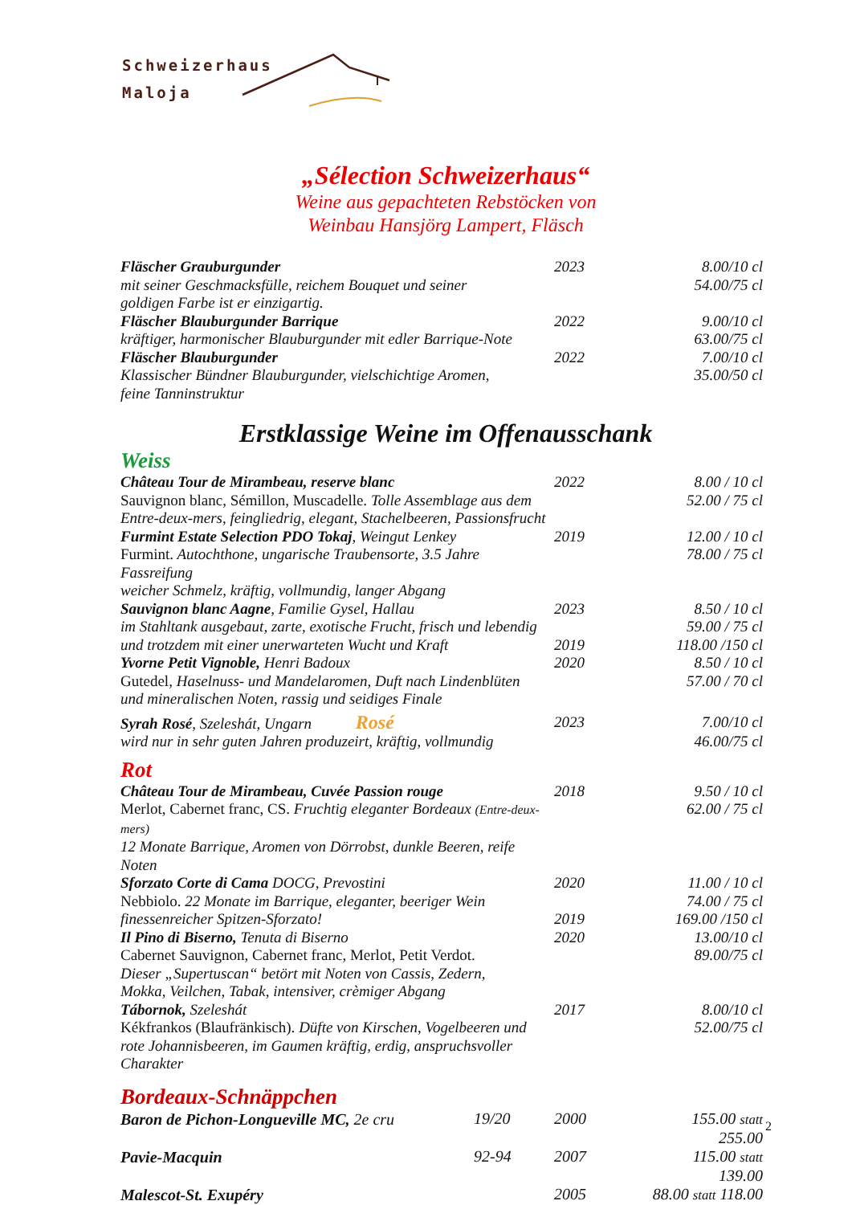Schweizerhaus
Maloja
„Sélection Schweizerhaus“
Weine aus gepachteten Rebstöcken von
Weinbau Hansjörg Lampert, Fläsch
| Fläscher Grauburgunder | 2023 | 8.00/10 cl |
| mit seiner Geschmacksfülle, reichem Bouquet und seiner goldigen Farbe ist er einzigartig. | | 54.00/75 cl |
| Fläscher Blauburgunder Barrique | 2022 | 9.00/10 cl |
| kräftiger, harmonischer Blauburgunder mit edler Barrique-Note | | 63.00/75 cl |
| Fläscher Blauburgunder | 2022 | 7.00/10 cl |
| Klassischer Bündner Blauburgunder, vielschichtige Aromen, feine Tanninstruktur | | 35.00/50 cl |
Erstklassige Weine im Offenausschank
Weiss
| Château Tour de Mirambeau, reserve blanc | 2022 | 8.00 / 10 cl |
| Sauvignon blanc, Sémillon, Muscadelle. Tolle Assemblage aus dem Entre-deux-mers, feingliedrig, elegant, Stachelbeeren, Passionsfrucht | | 52.00 / 75 cl |
| Furmint Estate Selection PDO Tokaj , Weingut Lenkey | 2019 | 12.00 / 10 cl |
| Furmint. Autochthone, ungarische Traubensorte, 3.5 Jahre Fassreifung weicher Schmelz, kräftig, vollmundig, langer Abgang | | 78.00 / 75 cl |
| Sauvignon blanc Aagne , Familie Gysel, Hallau | 2023 | 8.50 / 10 cl |
| im Stahltank ausgebaut, zarte, exotische Frucht, frisch und lebendig | | 59.00 / 75 cl |
| und trotzdem mit einer unerwarteten Wucht und Kraft | 2019 | 118.00 /150 cl |
| Yvorne Petit Vignoble, Henri Badoux | 2020 | 8.50 / 10 cl |
| Gutedel , Haselnuss- und Mandelaromen, Duft nach Lindenblüten und mineralischen Noten, rassig und seidiges Finale | | 57.00 / 70 cl |
| Syrah Rosé , Szeleshát, Ungarn Rosé | 2023 | 7.00/10 cl |
| wird nur in sehr guten Jahren produzeirt, kräftig, vollmundig | | 46.00/75 cl |
Rot
| Château Tour de Mirambeau, Cuvée Passion rouge | 2018 | 9.50 / 10 cl |
| Merlot, Cabernet franc, CS. Fruchtig eleganter Bordeaux (Entre-deux-mers) 12 Monate Barrique, Aromen von Dörrobst, dunkle Beeren, reife Noten | | 62.00 / 75 cl |
| Sforzato Corte di Cama DOCG, Prevostini | 2020 | 11.00 / 10 cl |
| Nebbiolo. 22 Monate im Barrique, eleganter, beeriger Wein | | 74.00 / 75 cl |
| finessenreicher Spitzen-Sforzato! | 2019 | 169.00 /150 cl |
| Il Pino di Biserno, Tenuta di Biserno | 2020 | 13.00/10 cl |
| Cabernet Sauvignon, Cabernet franc, Merlot, Petit Verdot. Dieser „Supertuscan“ betört mit Noten von Cassis, Zedern, Mokka, Veilchen, Tabak, intensiver, crèmiger Abgang | | 89.00/75 cl |
| Tábornok, Szeleshát | 2017 | 8.00/10 cl |
| Kékfrankos (Blaufränkisch). Düfte von Kirschen, Vogelbeeren und rote Johannisbeeren, im Gaumen kräftig, erdig, anspruchsvoller Charakter | | 52.00/75 cl |
Bordeaux-Schnäppchen
| Baron de Pichon-Longueville MC, 2e cru | 19/20 | 2000 | 155.00 statt 255.00 |
| Pavie-Macquin | 92-94 | 2007 | 115.00 statt 139.00 |
| Malescot-St. Exupéry | | 2005 | 88.00 statt 118.00 |
2